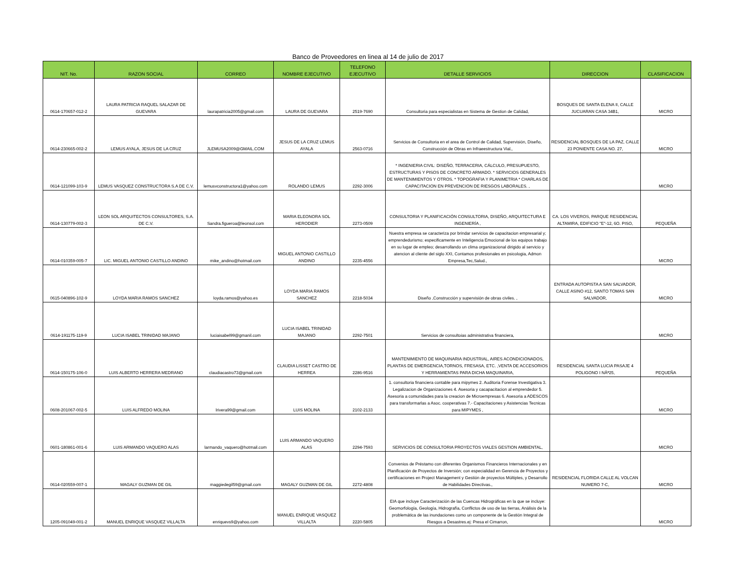Banco de Proveedores en linea al 14 de julio de 2017
| NIT. No. | RAZON SOCIAL | CORREO | NOMBRE EJECUTIVO | TELEFONO EJECUTIVO | DETALLE SERVICIOS | DIRECCION | CLASIFICACION |
| --- | --- | --- | --- | --- | --- | --- | --- |
| 0614-170657-012-2 | LAURA PATRICIA RAQUEL SALAZAR DE GUEVARA | laurapatricia2005@gmail.com | LAURA DE GUEVARA | 2519-7690 | Consultoria para especialistas en Sistema de Gestion de Calidad, | BOSQUES DE SANTA ELENA II, CALLE JUCUARAN CASA 34B1, | MICRO |
| 0614-230665-002-2 | LEMUS AYALA, JESUS DE LA CRUZ | JLEMUSA2009@GMAIL.COM | JESUS DE LA CRUZ LEMUS AYALA | 2563-0716 | Servicios de Consultoria en el area de Control de Calidad, Supervisión, Diseño, Construcción de Obras en Infraeestructura Vial., | RESIDENCIAL BOSQUES DE LA PAZ, CALLE 23 PONIENTE CASA NO. 27, | MICRO |
| 0614-121099-103-9 | LEMUS VASQUEZ CONSTRUCTORA S.A DE C.V. | lemusvconstructora1@yahoo.com | ROLANDO LEMUS | 2292-3006 | * INGENIERIA CIVIL: DISEÑO, TERRACERIA, CÁLCULO, PRESUPUESTO, ESTRUCTURAS Y PISOS DE CONCRETO ARMADO. * SERVICIOS GENERALES DE MANTENIMIENTOS Y OTROS. * TOPOGRAFIA Y PLANIMETRIA * CHARLAS DE CAPACITACION EN PREVENCION DE RIESGOS LABORALES. , | | MICRO |
| 0614-130779-002-3 | LEON SOL ARQUITECTOS CONSULTORES, S.A. DE C.V. | Sandra.figueroa@leonsol.com | MARIA ELEONORA SOL HERODIER | 2273-0509 | CONSULTORIA Y PLANIFICACIÓN CONSULTORIA, DISEÑO, ARQUITECTURA E INGENIERÍA , | CA. LOS VIVEROS, PARQUE RESIDENCIAL ALTAMIRA, EDIFICIO "E"-12, 6O. PISO, | PEQUEÑA |
| 0614-010359-005-7 | LIC. MIGUEL ANTONIO CASTILLO ANDINO | mike_andino@hotmail.com | MIGUEL ANTONIO CASTILLO ANDINO | 2235-4556 | Nuestra empresa se caracteriza por brindar servicios de capacitacion empresarial y; emprendedurismo; especificamente en Inteligencia Emocional de los equipos trabajo en su lugar de empleo; desarrollando un clima organizacional dirigido al servicio y atencion al cliente del siglo XXI, Contamos profesionales en psicologia, Admon Empresa,Tec,Salud., | | MICRO |
| 0615-040896-102-9 | LOYDA MARIA RAMOS SANCHEZ | loyda.ramos@yahoo.es | LOYDA MARIA RAMOS SANCHEZ | 2218-5034 | Diseño ,Construcción y supervisión de obras civiles. , | ENTRADA AUTOPISTA A SAN SALVADOR, CALLE ASINO #12, SANTO TOMAS SAN SALVADOR, | MICRO |
| 0614-191175-119-9 | LUCIA ISABEL TRINIDAD MAJANO | luciaisabel99@gmanil.com | LUCIA ISABEL TRINIDAD MAJANO | 2292-7501 | Servicios de consultoias administrativa financiera, | | MICRO |
| 0614-150175-106-0 | LUIS ALBERTO HERRERA MEDRANO | claudiacastro73@gmail.com | CLAUDIA LISSET CASTRO DE HERREA | 2286-9516 | MANTENIMIENTO DE MAQUINARIA INDUSTRIAL, AIRES ACONDICIONADOS, PLANTAS DE EMERGENCIA,TORNOS, FRESASA, ETC. ,VENTA DE ACCESORIOS Y HERRAMIENTAS PARA DICHA MAQUINARIA, | RESIDENCIAL SANTA LUCIA PASAJE 4 POLIGONO I NÂª25, | PEQUEÑA |
| 0608-201067-002-5 | LUIS ALFREDO MOLINA | lrivera99@gmail.com | LUIS MOLINA | 2102-2133 | 1. consultoria financiera contable para mipymes 2. Auditoria Forense Investigativa 3. Legalizacion de Organizaciones 4. Asesoria y cacapacitacion al emprendedor 5. Asesoria a comunidades para la creacion de Microempresas 6. Asesoria a ADESCOS para transformarlas a Asoc. cooperativas 7.- Capacitaciones y Asistencias Tecnicas para MIPYMES , | | MICRO |
| 0601-180861-001-6 | LUIS ARMANDO VAQUERO ALAS | larmando_vaquero@hotmail.com | LUIS ARMANDO VAQUERO ALAS | 2294-7593 | SERVICIOS DE CONSULTORIA PROYECTOS VIALES GESTION AMBIENTAL, | | MICRO |
| 0614-020559-007-1 | MAGALY GUZMAN DE GIL | maggiedegil59@gmail.com | MAGALY GUZMAN DE GIL | 2272-4808 | Convenios de Préstamo con diferentes Organismos Financieros Internacionales y en Planificación de Proyectos de Inversión; con especialidad en Gerencia de Proyectos y certificaciones en Project Management y Gestión de proyectos Múltiples, y Desarrollo de Habilidades Directivas., | RESIDENCIAL FLORIDA CALLE AL VOLCAN NUMERO 7-C, | MICRO |
| 1205-091049-001-2 | MANUEL ENRIQUE VASQUEZ VILLALTA | enriquevs9@yahoo.com | MANUEL ENRIQUE VASQUEZ VILLALTA | 2220-5805 | EIA que incluye Caracterización de las Cuencas Hidrográficas en la que se incluye: Geomorfología, Geología, Hidrografía, Conflictos de uso de las tierras, Análisis de la problemática de las inundaciones como un componente de la Gestión Integral de Riesgos a Desastres.ej: Presa el Cimarron, | | MICRO |